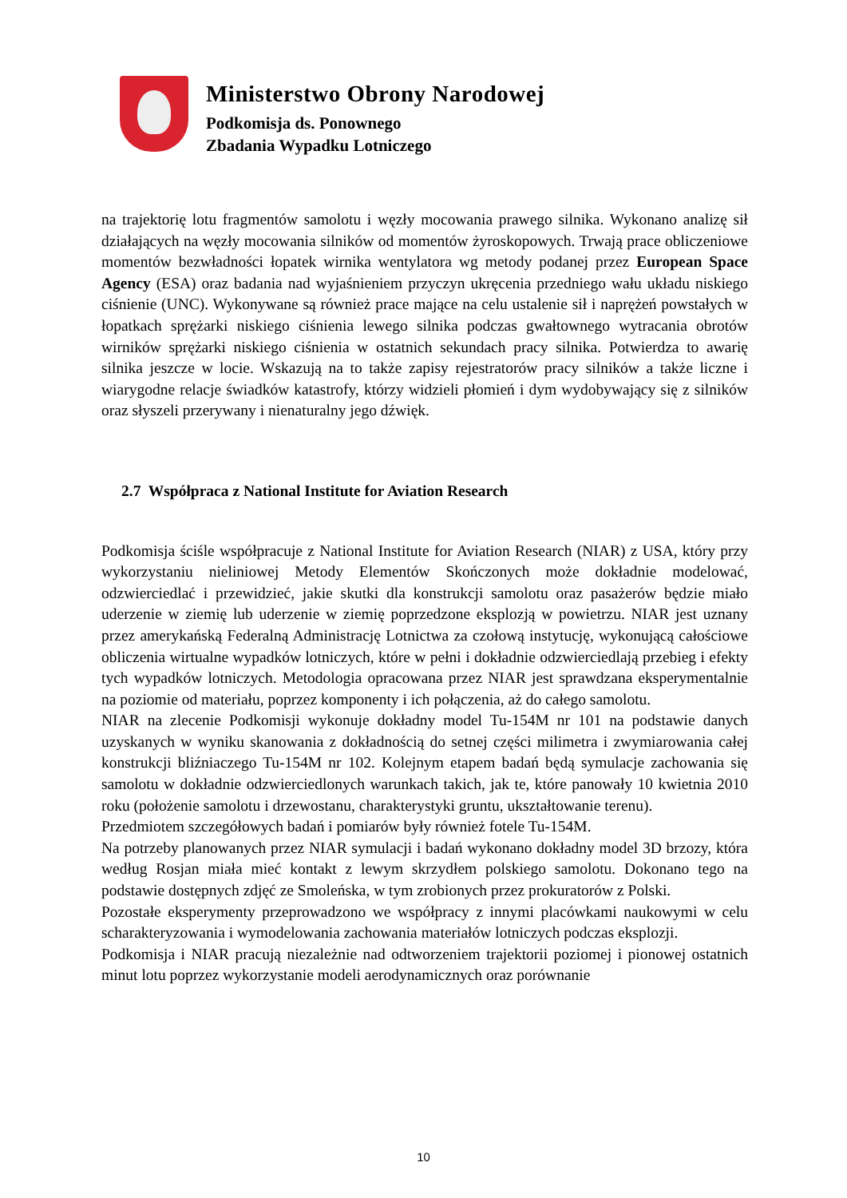Ministerstwo Obrony Narodowej
Podkomisja ds. Ponownego
Zbadania Wypadku Lotniczego
na trajektorię lotu fragmentów samolotu i węzły mocowania prawego silnika. Wykonano analizę sił działających na węzły mocowania silników od momentów żyroskopowych. Trwają prace obliczeniowe momentów bezwładności łopatek wirnika wentylatora wg metody podanej przez European Space Agency (ESA) oraz badania nad wyjaśnieniem przyczyn ukręcenia przedniego wału układu niskiego ciśnienie (UNC). Wykonywane są również prace mające na celu ustalenie sił i naprężeń powstałych w łopatkach sprężarki niskiego ciśnienia lewego silnika podczas gwałtownego wytracania obrotów wirników sprężarki niskiego ciśnienia w ostatnich sekundach pracy silnika. Potwierdza to awarię silnika jeszcze w locie. Wskazują na to także zapisy rejestratorów pracy silników a także liczne i wiarygodne relacje świadków katastrofy, którzy widzieli płomień i dym wydobywający się z silników oraz słyszeli przerywany i nienaturalny jego dźwięk.
2.7 Współpraca z National Institute for Aviation Research
Podkomisja ściśle współpracuje z National Institute for Aviation Research (NIAR) z USA, który przy wykorzystaniu nieliniowej Metody Elementów Skończonych może dokładnie modelować, odzwierciedlać i przewidzieć, jakie skutki dla konstrukcji samolotu oraz pasażerów będzie miało uderzenie w ziemię lub uderzenie w ziemię poprzedzone eksplozją w powietrzu. NIAR jest uznany przez amerykańską Federalną Administrację Lotnictwa za czołową instytucję, wykonującą całościowe obliczenia wirtualne wypadków lotniczych, które w pełni i dokładnie odzwierciedlają przebieg i efekty tych wypadków lotniczych. Metodologia opracowana przez NIAR jest sprawdzana eksperymentalnie na poziomie od materiału, poprzez komponenty i ich połączenia, aż do całego samolotu.
NIAR na zlecenie Podkomisji wykonuje dokładny model Tu-154M nr 101 na podstawie danych uzyskanych w wyniku skanowania z dokładnością do setnej części milimetra i zwymiarowania całej konstrukcji bliźniaczego Tu-154M nr 102. Kolejnym etapem badań będą symulacje zachowania się samolotu w dokładnie odzwierciedlonych warunkach takich, jak te, które panowały 10 kwietnia 2010 roku (położenie samolotu i drzewostanu, charakterystyki gruntu, ukształtowanie terenu).
Przedmiotem szczegółowych badań i pomiarów były również fotele Tu-154M.
Na potrzeby planowanych przez NIAR symulacji i badań wykonano dokładny model 3D brzozy, która według Rosjan miała mieć kontakt z lewym skrzydłem polskiego samolotu. Dokonano tego na podstawie dostępnych zdjęć ze Smoleńska, w tym zrobionych przez prokuratorów z Polski.
Pozostałe eksperymenty przeprowadzono we współpracy z innymi placówkami naukowymi w celu scharakteryzowania i wymodelowania zachowania materiałów lotniczych podczas eksplozji.
Podkomisja i NIAR pracują niezależnie nad odtworzeniem trajektorii poziomej i pionowej ostatnich minut lotu poprzez wykorzystanie modeli aerodynamicznych oraz porównanie
10